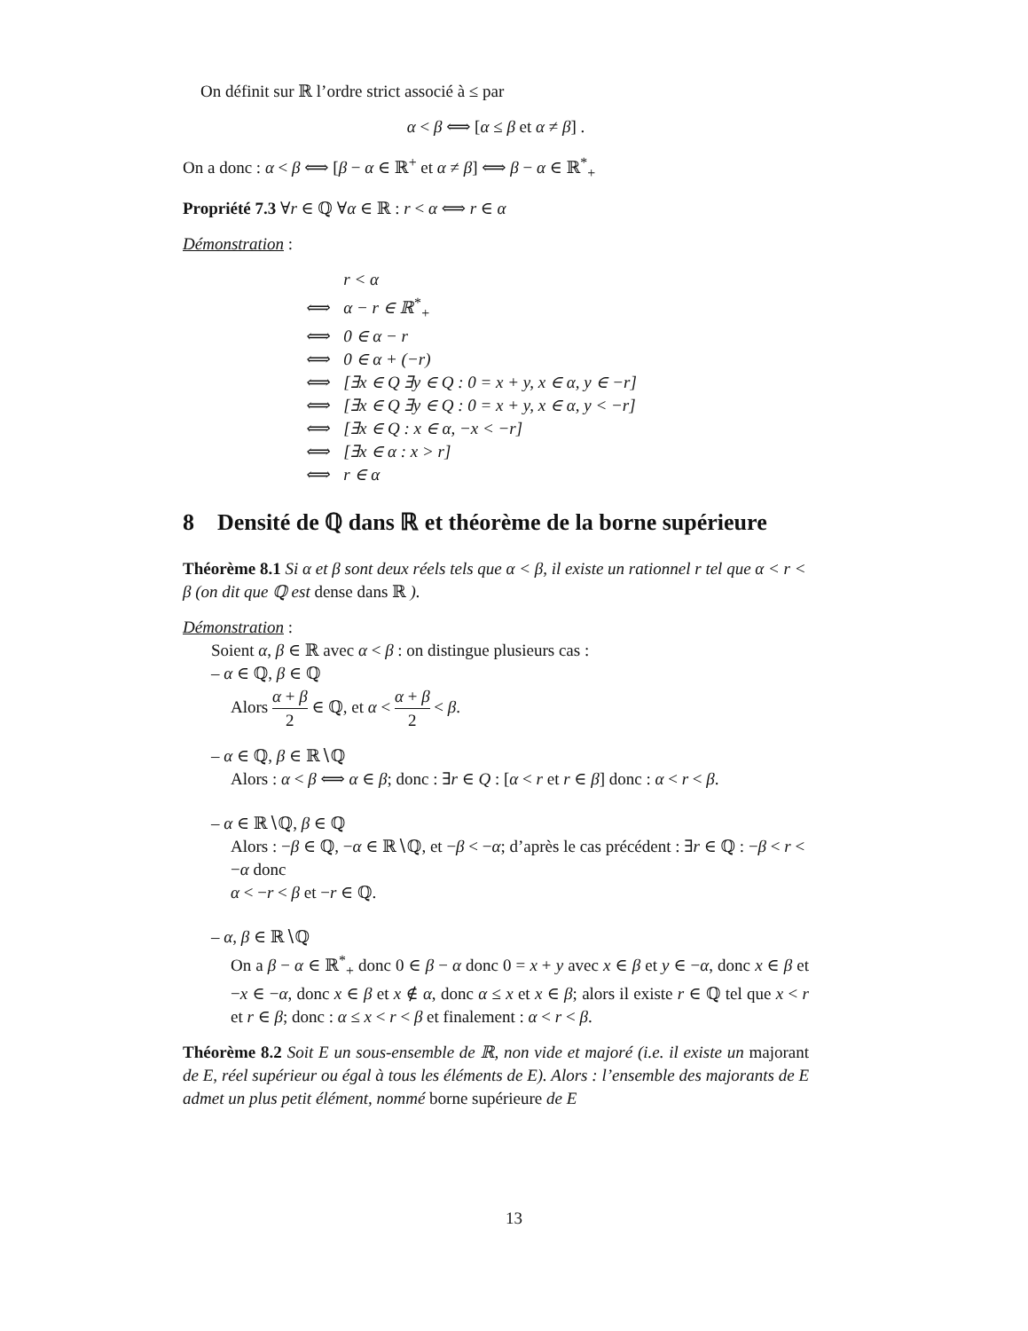On définit sur ℝ l’ordre strict associé à ≤ par
α < β ⟺ [α ≤ β et α ≠ β] .
On a donc : α < β ⟺ [β − α ∈ ℝ<sup>+</sup> et α ≠ β] ⟺ β − α ∈ ℝ<sup>*</sup><sub>+</sub>
Propriété 7.3 ∀r ∈ ℚ ∀α ∈ ℝ : r < α ⟺ r ∈ α
Démonstration :
| | r < α |
| ⟺ | α − r ∈ ℝ<sup>*</sup><sub>+</sub> |
| ⟺ | 0 ∈ α − r |
| ⟺ | 0 ∈ α + (−r) |
| ⟺ | [∃x ∈ Q ∃y ∈ Q : 0 = x + y, x ∈ α, y ∈ −r] |
| ⟺ | [∃x ∈ Q ∃y ∈ Q : 0 = x + y, x ∈ α, y < −r] |
| ⟺ | [∃x ∈ Q : x ∈ α, −x < −r] |
| ⟺ | [∃x ∈ α : x > r] |
| ⟺ | r ∈ α |
8 Densité de ℚ dans ℝ et théorème de la borne supérieure
Théorème 8.1 Si α et β sont deux réels tels que α < β, il existe un rationnel r tel que α < r < β (on dit que ℚ est dense dans ℝ ).
Démonstration :
Soient α, β ∈ ℝ avec α < β : on distingue plusieurs cas :
– α ∈ ℚ, β ∈ ℚ
Alors α + β 2 ∈ ℚ, et α < α + β 2 < β.
– α ∈ ℚ, β ∈ ℝ∖ℚ
Alors : α < β ⟺ α ∈ β; donc : ∃r ∈ Q : [α < r et r ∈ β] donc : α < r < β.
– α ∈ ℝ∖ℚ, β ∈ ℚ
Alors : −β ∈ ℚ, −α ∈ ℝ∖ℚ, et −β < −α; d’après le cas précédent : ∃r ∈ ℚ : −β < r < −α donc
α < −r < β et −r ∈ ℚ.
– α, β ∈ ℝ∖ℚ
On a β − α ∈ ℝ<sup>*</sup><sub>+</sub> donc 0 ∈ β − α donc 0 = x + y avec x ∈ β et y ∈ −α, donc x ∈ β et −x ∈ −α, donc x ∈ β et x ∉ α, donc α ≤ x et x ∈ β; alors il existe r ∈ ℚ tel que x < r et r ∈ β; donc : α ≤ x < r < β et finalement : α < r < β.
Théorème 8.2 Soit E un sous-ensemble de ℝ, non vide et majoré (i.e. il existe un majorant de E, réel supérieur ou égal à tous les éléments de E). Alors : l’ensemble des majorants de E admet un plus petit élément, nommé borne supérieure de E
13